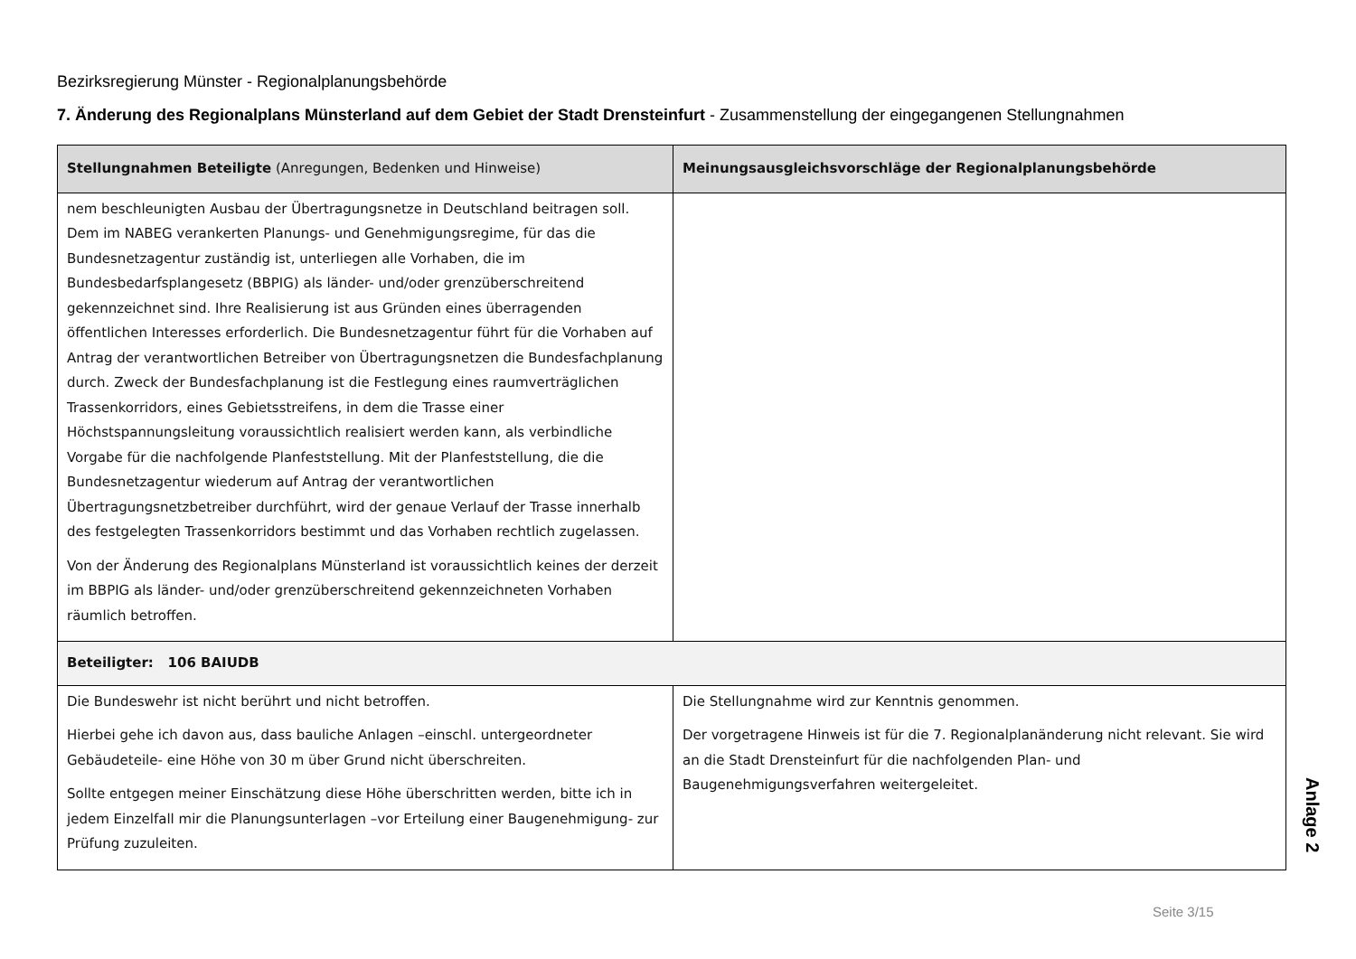Bezirksregierung Münster - Regionalplanungsbehörde
7. Änderung des Regionalplans Münsterland auf dem Gebiet der Stadt Drensteinfurt - Zusammenstellung der eingegangenen Stellungnahmen
| Stellungnahmen Beteiligte (Anregungen, Bedenken und Hinweise) | Meinungsausgleichsvorschläge der Regionalplanungsbehörde |
| --- | --- |
| nem beschleunigten Ausbau der Übertragungsnetze in Deutschland beitragen soll. Dem im NABEG verankerten Planungs- und Genehmigungsregime, für das die Bundesnetzagentur zuständig ist, unterliegen alle Vorhaben, die im Bundesbedarfsplangesetz (BBPIG) als länder- und/oder grenzüberschreitend gekennzeichnet sind. Ihre Realisierung ist aus Gründen eines überragenden öffentlichen Interesses erforderlich. Die Bundesnetzagentur führt für die Vorhaben auf Antrag der verantwortlichen Betreiber von Übertragungsnetzen die Bundesfachplanung durch. Zweck der Bundesfachplanung ist die Festlegung eines raumverträglichen Trassenkorridors, eines Gebietsstreifens, in dem die Trasse einer Höchstspannungsleitung voraussichtlich realisiert werden kann, als verbindliche Vorgabe für die nachfolgende Planfeststellung. Mit der Planfeststellung, die die Bundesnetzagentur wiederum auf Antrag der verantwortlichen Übertragungsnetzbetreiber durchführt, wird der genaue Verlauf der Trasse innerhalb des festgelegten Trassenkorridors bestimmt und das Vorhaben rechtlich zugelassen. Von der Änderung des Regionalplans Münsterland ist voraussichtlich keines der derzeit im BBPIG als länder- und/oder grenzüberschreitend gekennzeichneten Vorhaben räumlich betroffen. | |
| Beteiligter: 106 BAIUDB | |
| Die Bundeswehr ist nicht berührt und nicht betroffen. Hierbei gehe ich davon aus, dass bauliche Anlagen –einschl. untergeordneter Gebäudeteile- eine Höhe von 30 m über Grund nicht überschreiten. Sollte entgegen meiner Einschätzung diese Höhe überschritten werden, bitte ich in jedem Einzelfall mir die Planungsunterlagen –vor Erteilung einer Baugenehmigung- zur Prüfung zuzuleiten. | Die Stellungnahme wird zur Kenntnis genommen. Der vorgetragene Hinweis ist für die 7. Regionalplanänderung nicht relevant. Sie wird an die Stadt Drensteinfurt für die nachfolgenden Plan- und Baugenehmigungsverfahren weitergeleitet. |
Anlage 2
Seite 3/15